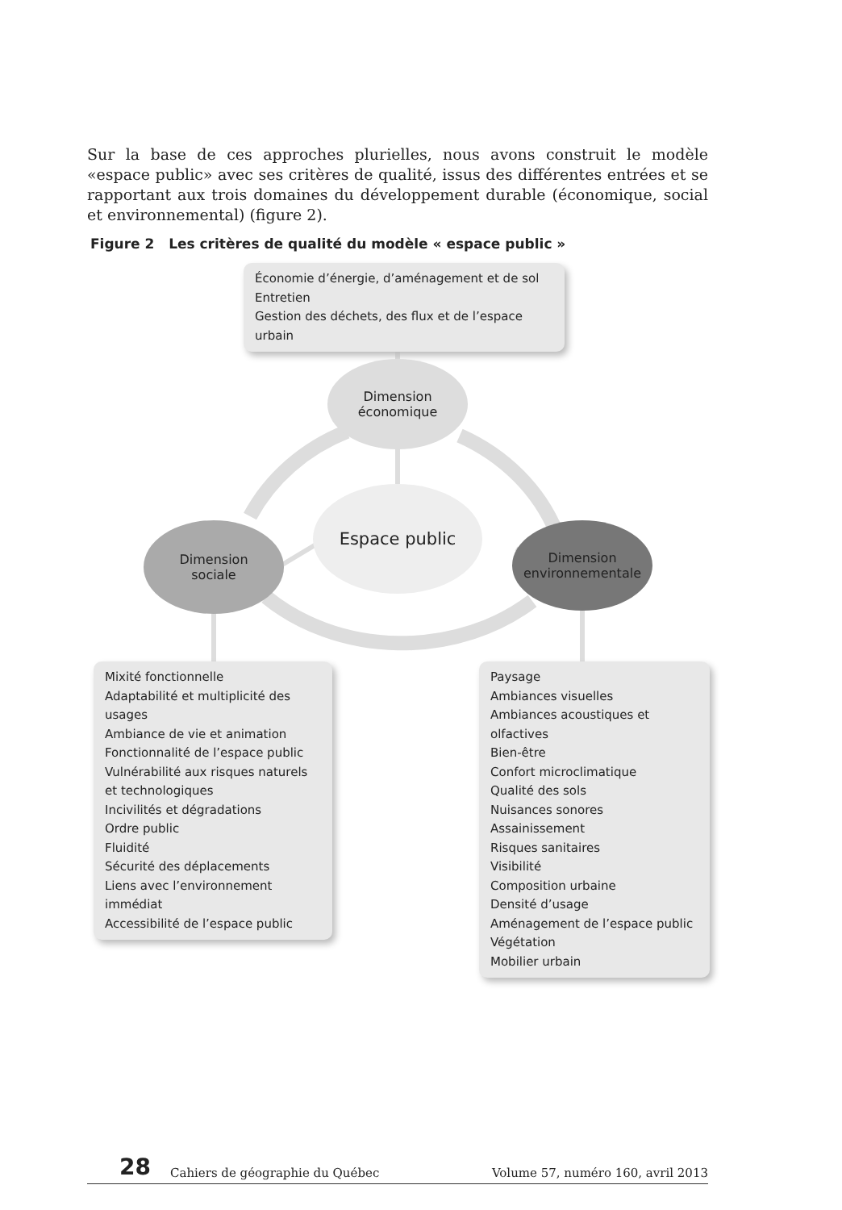Sur la base de ces approches plurielles, nous avons construit le modèle «espace public» avec ses critères de qualité, issus des différentes entrées et se rapportant aux trois domaines du développement durable (économique, social et environnemental) (figure 2).
Figure 2 Les critères de qualité du modèle « espace public »
Économie d’énergie, d’aménagement et de sol
Entretien
Gestion des déchets, des flux et de l’espace urbain
Dimension
économique
Espace public
Dimension
sociale
Dimension
environnementale
Mixité fonctionnelle
Adaptabilité et multiplicité des usages
Ambiance de vie et animation
Fonctionnalité de l’espace public
Vulnérabilité aux risques naturels
et technologiques
Incivilités et dégradations
Ordre public
Fluidité
Sécurité des déplacements
Liens avec l’environnement immédiat
Accessibilité de l’espace public
Paysage
Ambiances visuelles
Ambiances acoustiques et olfactives
Bien-être
Confort microclimatique
Qualité des sols
Nuisances sonores
Assainissement
Risques sanitaires
Visibilité
Composition urbaine
Densité d’usage
Aménagement de l’espace public
Végétation
Mobilier urbain
28 Cahiers de géographie du Québec Volume 57, numéro 160, avril 2013